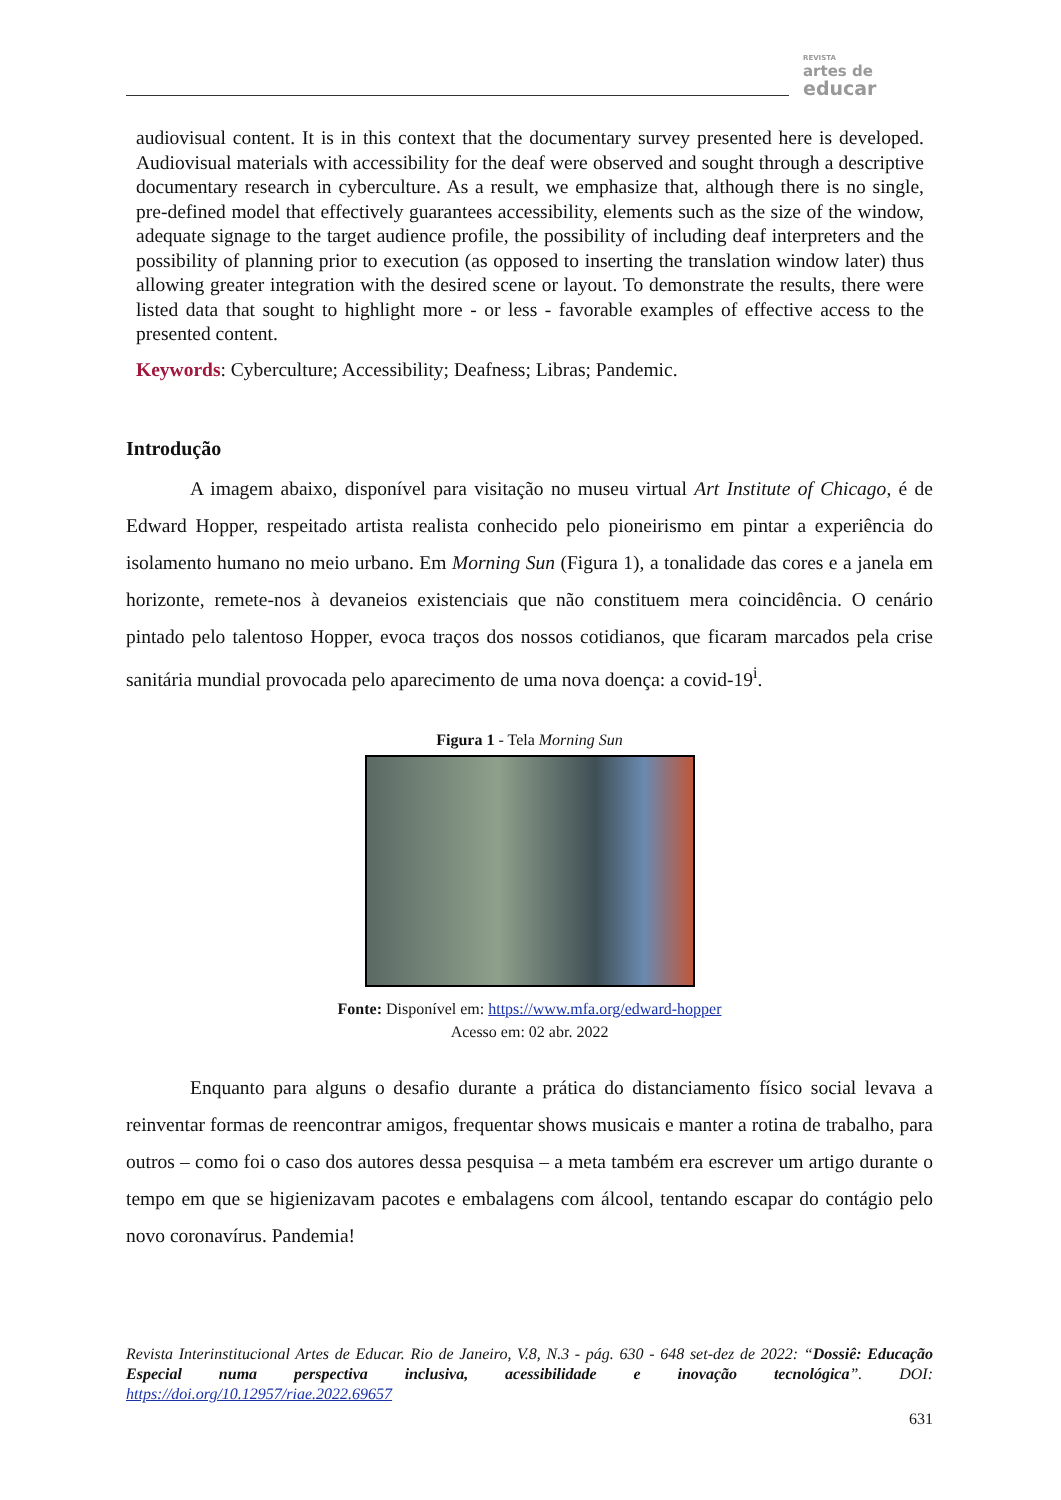REVISTA
artes de
educar
audiovisual content. It is in this context that the documentary survey presented here is developed. Audiovisual materials with accessibility for the deaf were observed and sought through a descriptive documentary research in cyberculture. As a result, we emphasize that, although there is no single, pre-defined model that effectively guarantees accessibility, elements such as the size of the window, adequate signage to the target audience profile, the possibility of including deaf interpreters and the possibility of planning prior to execution (as opposed to inserting the translation window later) thus allowing greater integration with the desired scene or layout. To demonstrate the results, there were listed data that sought to highlight more - or less - favorable examples of effective access to the presented content.
Keywords: Cyberculture; Accessibility; Deafness; Libras; Pandemic.
Introdução
A imagem abaixo, disponível para visitação no museu virtual Art Institute of Chicago, é de Edward Hopper, respeitado artista realista conhecido pelo pioneirismo em pintar a experiência do isolamento humano no meio urbano. Em Morning Sun (Figura 1), a tonalidade das cores e a janela em horizonte, remete-nos à devaneios existenciais que não constituem mera coincidência. O cenário pintado pelo talentoso Hopper, evoca traços dos nossos cotidianos, que ficaram marcados pela crise sanitária mundial provocada pelo aparecimento de uma nova doença: a covid-19<sup>i</sup>.
Figura 1 - Tela Morning Sun
Fonte: Disponível em: https://www.mfa.org/edward-hopper
Acesso em: 02 abr. 2022
Enquanto para alguns o desafio durante a prática do distanciamento físico social levava a reinventar formas de reencontrar amigos, frequentar shows musicais e manter a rotina de trabalho, para outros – como foi o caso dos autores dessa pesquisa – a meta também era escrever um artigo durante o tempo em que se higienizavam pacotes e embalagens com álcool, tentando escapar do contágio pelo novo coronavírus. Pandemia!
Revista Interinstitucional Artes de Educar. Rio de Janeiro, V.8, N.3 - pág. 630 - 648 set-dez de 2022: “Dossiê: Educação Especial numa perspectiva inclusiva, acessibilidade e inovação tecnológica”. DOI: https://doi.org/10.12957/riae.2022.69657
631